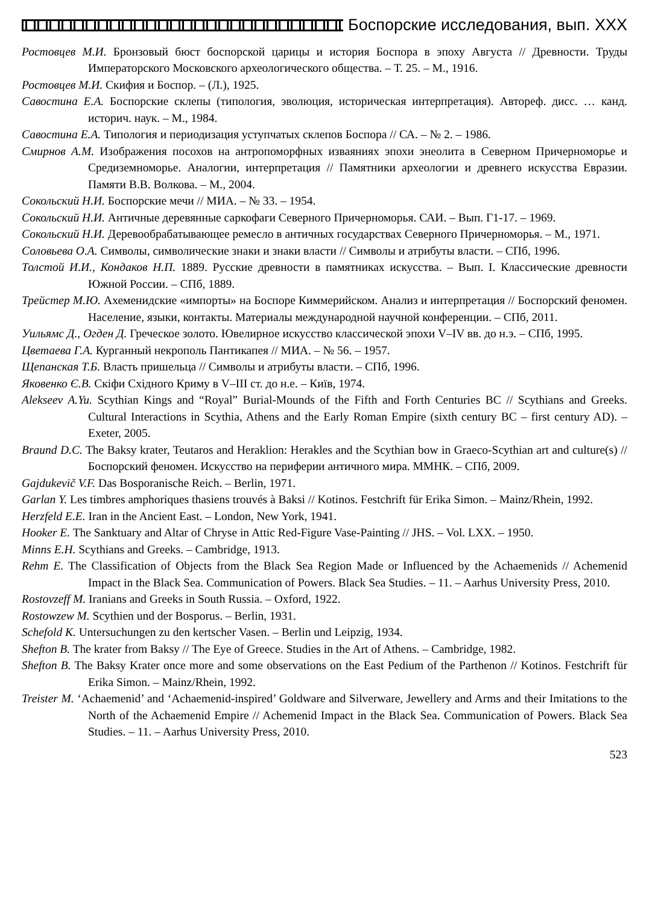Боспорские исследования, вып. XXX
Ростовцев М.И. Бронзовый бюст боспорской царицы и история Боспора в эпоху Августа // Древности. Труды Императорского Московского археологического общества. – Т. 25. – М., 1916.
Ростовцев М.И. Скифия и Боспор. – (Л.), 1925.
Савостина Е.А. Боспорские склепы (типология, эволюция, историческая интерпретация). Автореф. дисс. … канд. историч. наук. – М., 1984.
Савостина Е.А. Типология и периодизация уступчатых склепов Боспора // СА. – № 2. – 1986.
Смирнов А.М. Изображения посохов на антропоморфных изваяниях эпохи энеолита в Северном Причерноморье и Средиземноморье. Аналогии, интерпретация // Памятники археологии и древнего искусства Евразии. Памяти В.В. Волкова. – М., 2004.
Сокольский Н.И. Боспорские мечи // МИА. – № 33. – 1954.
Сокольский Н.И. Античные деревянные саркофаги Северного Причерноморья. САИ. – Вып. Г1-17. – 1969.
Сокольский Н.И. Деревообрабатывающее ремесло в античных государствах Северного Причерноморья. – М., 1971.
Соловьева О.А. Символы, символические знаки и знаки власти // Символы и атрибуты власти. – СПб, 1996.
Толстой И.И., Кондаков Н.П. 1889. Русские древности в памятниках искусства. – Вып. I. Классические древности Южной России. – СПб, 1889.
Трейстер М.Ю. Ахеменидские «импорты» на Боспоре Киммерийском. Анализ и интерпретация // Боспорский феномен. Население, языки, контакты. Материалы международной научной конференции. – СПб, 2011.
Уильямс Д., Огден Д. Греческое золото. Ювелирное искусство классической эпохи V–IV вв. до н.э. – СПб, 1995.
Цветаева Г.А. Курганный некрополь Пантикапея // МИА. – № 56. – 1957.
Щепанская Т.Б. Власть пришельца // Символы и атрибуты власти. – СПб, 1996.
Яковенко Є.В. Скіфи Східного Криму в V–III ст. до н.е. – Київ, 1974.
Alekseev A.Yu. Scythian Kings and “Royal” Burial-Mounds of the Fifth and Forth Centuries BC // Scythians and Greeks. Cultural Interactions in Scythia, Athens and the Early Roman Empire (sixth century BC – first century AD). – Exeter, 2005.
Braund D.C. The Baksy krater, Teutaros and Heraklion: Herakles and the Scythian bow in Graeco-Scythian art and culture(s) // Боспорский феномен. Искусство на периферии античного мира. ММНК. – СПб, 2009.
Gajdukevič V.F. Das Bosporanische Reich. – Berlin, 1971.
Garlan Y. Les timbres amphoriques thasiens trouvés à Baksi // Kotinos. Festchrift für Erika Simon. – Mainz/Rhein, 1992.
Herzfeld E.E. Iran in the Ancient East. – London, New York, 1941.
Hooker E. The Sanktuary and Altar of Chryse in Attic Red-Figure Vase-Painting // JHS. – Vol. LXX. – 1950.
Minns E.H. Scythians and Greeks. – Cambridge, 1913.
Rehm E. The Classification of Objects from the Black Sea Region Made or Influenced by the Achaemenids // Achemenid Impact in the Black Sea. Communication of Powers. Black Sea Studies. – 11. – Aarhus University Press, 2010.
Rostovzeff M. Iranians and Greeks in South Russia. – Oxford, 1922.
Rostowzew M. Scythien und der Bosporus. – Berlin, 1931.
Schefold K. Untersuchungen zu den kertscher Vasen. – Berlin und Leipzig, 1934.
Shefton B. The krater from Baksy // The Eye of Greece. Studies in the Art of Athens. – Cambridge, 1982.
Shefton B. The Baksy Krater once more and some observations on the East Pedium of the Parthenon // Kotinos. Festchrift für Erika Simon. – Mainz/Rhein, 1992.
Treister M. ‘Achaemenid’ and ‘Achaemenid-inspired’ Goldware and Silverware, Jewellery and Arms and their Imitations to the North of the Achaemenid Empire // Achemenid Impact in the Black Sea. Communication of Powers. Black Sea Studies. – 11. – Aarhus University Press, 2010.
523